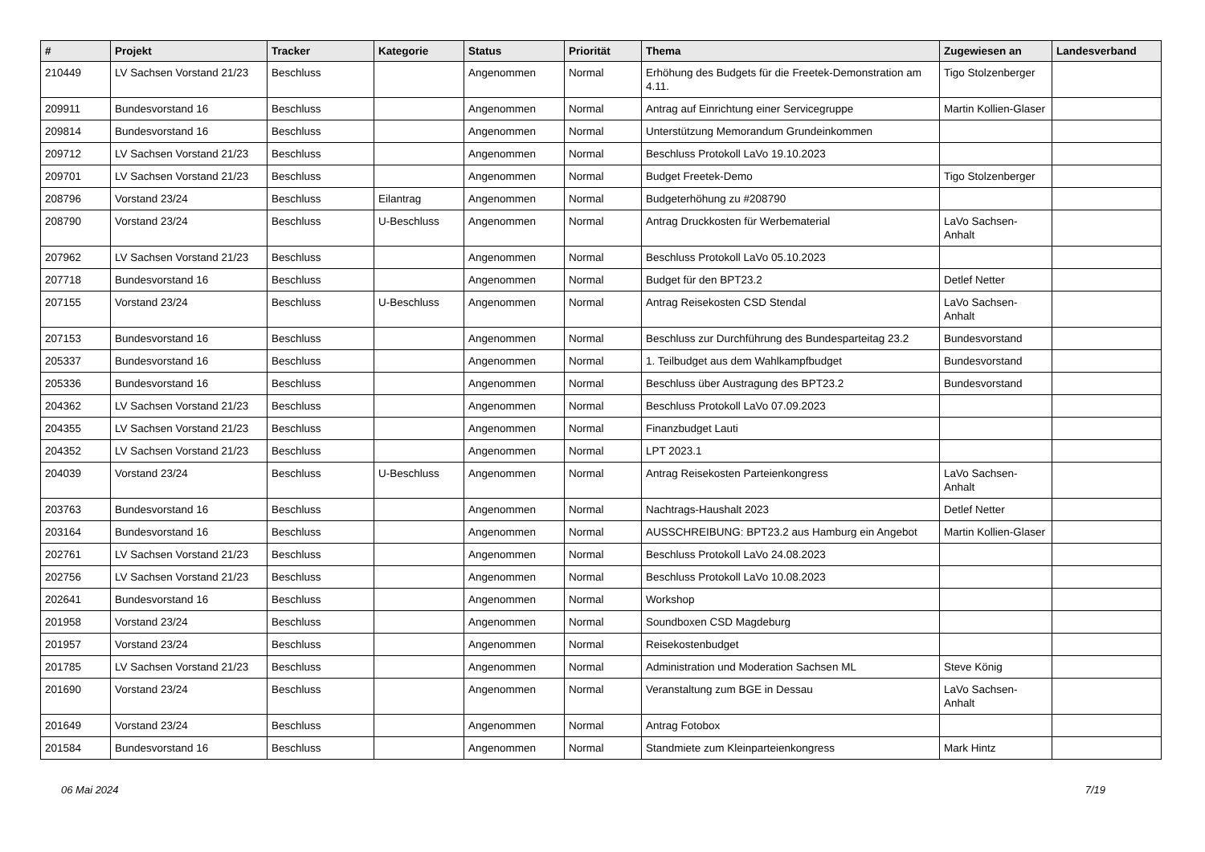| # | Projekt | Tracker | Kategorie | Status | Priorität | Thema | Zugewiesen an | Landesverband |
| --- | --- | --- | --- | --- | --- | --- | --- | --- |
| 210449 | LV Sachsen Vorstand 21/23 | Beschluss | | Angenommen | Normal | Erhöhung des Budgets für die Freetek-Demonstration am 4.11. | Tigo Stolzenberger | |
| 209911 | Bundesvorstand 16 | Beschluss | | Angenommen | Normal | Antrag auf Einrichtung einer Servicegruppe | Martin Kollien-Glaser | |
| 209814 | Bundesvorstand 16 | Beschluss | | Angenommen | Normal | Unterstützung Memorandum Grundeinkommen | | |
| 209712 | LV Sachsen Vorstand 21/23 | Beschluss | | Angenommen | Normal | Beschluss Protokoll LaVo 19.10.2023 | | |
| 209701 | LV Sachsen Vorstand 21/23 | Beschluss | | Angenommen | Normal | Budget Freetek-Demo | Tigo Stolzenberger | |
| 208796 | Vorstand 23/24 | Beschluss | Eilantrag | Angenommen | Normal | Budgeterhöhung zu #208790 | | |
| 208790 | Vorstand 23/24 | Beschluss | U-Beschluss | Angenommen | Normal | Antrag Druckkosten für Werbematerial | LaVo Sachsen-Anhalt | |
| 207962 | LV Sachsen Vorstand 21/23 | Beschluss | | Angenommen | Normal | Beschluss Protokoll LaVo 05.10.2023 | | |
| 207718 | Bundesvorstand 16 | Beschluss | | Angenommen | Normal | Budget für den BPT23.2 | Detlef Netter | |
| 207155 | Vorstand 23/24 | Beschluss | U-Beschluss | Angenommen | Normal | Antrag Reisekosten CSD Stendal | LaVo Sachsen-Anhalt | |
| 207153 | Bundesvorstand 16 | Beschluss | | Angenommen | Normal | Beschluss zur Durchführung des Bundesparteitag 23.2 | Bundesvorstand | |
| 205337 | Bundesvorstand 16 | Beschluss | | Angenommen | Normal | 1. Teilbudget aus dem Wahlkampfbudget | Bundesvorstand | |
| 205336 | Bundesvorstand 16 | Beschluss | | Angenommen | Normal | Beschluss über Austragung des BPT23.2 | Bundesvorstand | |
| 204362 | LV Sachsen Vorstand 21/23 | Beschluss | | Angenommen | Normal | Beschluss Protokoll LaVo 07.09.2023 | | |
| 204355 | LV Sachsen Vorstand 21/23 | Beschluss | | Angenommen | Normal | Finanzbudget Lauti | | |
| 204352 | LV Sachsen Vorstand 21/23 | Beschluss | | Angenommen | Normal | LPT 2023.1 | | |
| 204039 | Vorstand 23/24 | Beschluss | U-Beschluss | Angenommen | Normal | Antrag Reisekosten Parteienkongress | LaVo Sachsen-Anhalt | |
| 203763 | Bundesvorstand 16 | Beschluss | | Angenommen | Normal | Nachtrags-Haushalt 2023 | Detlef Netter | |
| 203164 | Bundesvorstand 16 | Beschluss | | Angenommen | Normal | AUSSCHREIBUNG: BPT23.2 aus Hamburg ein Angebot | Martin Kollien-Glaser | |
| 202761 | LV Sachsen Vorstand 21/23 | Beschluss | | Angenommen | Normal | Beschluss Protokoll LaVo 24.08.2023 | | |
| 202756 | LV Sachsen Vorstand 21/23 | Beschluss | | Angenommen | Normal | Beschluss Protokoll LaVo 10.08.2023 | | |
| 202641 | Bundesvorstand 16 | Beschluss | | Angenommen | Normal | Workshop | | |
| 201958 | Vorstand 23/24 | Beschluss | | Angenommen | Normal | Soundboxen CSD Magdeburg | | |
| 201957 | Vorstand 23/24 | Beschluss | | Angenommen | Normal | Reisekostenbudget | | |
| 201785 | LV Sachsen Vorstand 21/23 | Beschluss | | Angenommen | Normal | Administration und Moderation Sachsen ML | Steve König | |
| 201690 | Vorstand 23/24 | Beschluss | | Angenommen | Normal | Veranstaltung zum BGE in Dessau | LaVo Sachsen-Anhalt | |
| 201649 | Vorstand 23/24 | Beschluss | | Angenommen | Normal | Antrag Fotobox | | |
| 201584 | Bundesvorstand 16 | Beschluss | | Angenommen | Normal | Standmiete zum Kleinparteienkongress | Mark Hintz | |
06 Mai 2024 7/19